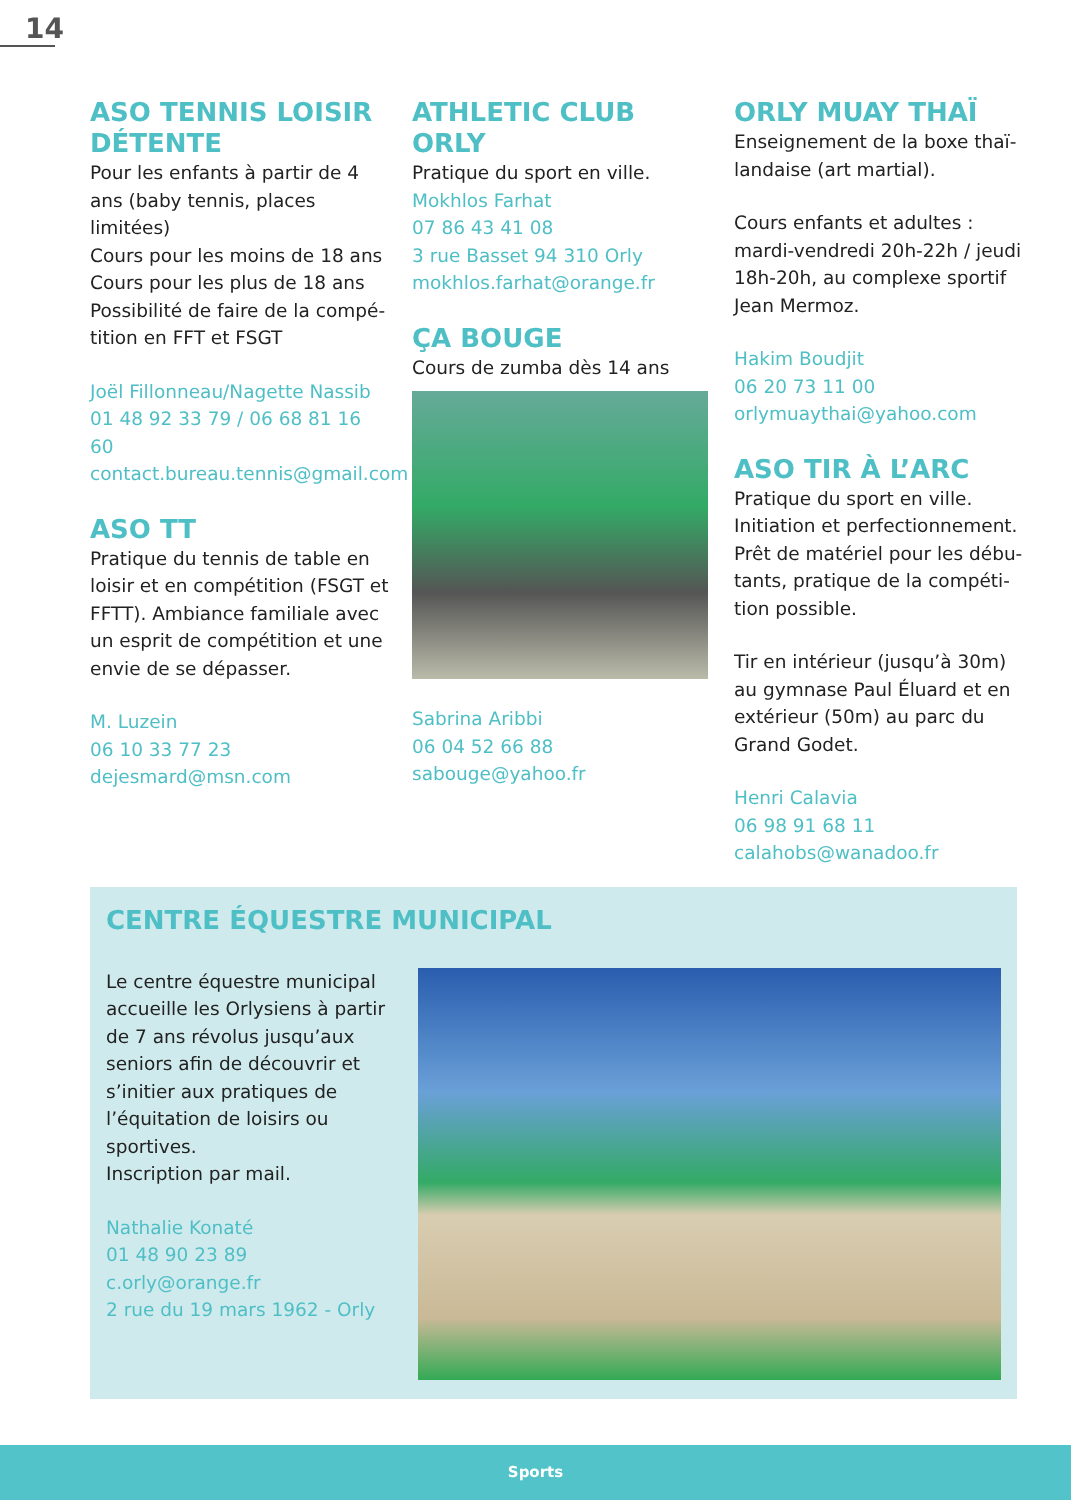14
ASO TENNIS LOISIR DÉTENTE
Pour les enfants à partir de 4 ans (baby tennis, places limitées)
Cours pour les moins de 18 ans
Cours pour les plus de 18 ans
Possibilité de faire de la compé­tition en FFT et FSGT
Joël Fillonneau/Nagette Nassib
01 48 92 33 79 / 06 68 81 16 60
contact.bureau.tennis@gmail.com
ASO TT
Pratique du tennis de table en loisir et en compétition (FSGT et FFTT). Ambiance familiale avec un esprit de compétition et une envie de se dépasser.
M. Luzein
06 10 33 77 23
dejesmard@msn.com
ATHLETIC CLUB ORLY
Pratique du sport en ville.
Mokhlos Farhat
07 86 43 41 08
3 rue Basset 94 310 Orly
mokhlos.farhat@orange.fr
ÇA BOUGE
Cours de zumba dès 14 ans
Sabrina Aribbi
06 04 52 66 88
sabouge@yahoo.fr
ORLY MUAY THAÏ
Enseignement de la boxe thaï­landaise (art martial).
Cours enfants et adultes :
mardi-vendredi 20h-22h / jeudi 18h-20h, au complexe sportif Jean Mermoz.
Hakim Boudjit
06 20 73 11 00
orlymuaythai@yahoo.com
ASO TIR À L’ARC
Pratique du sport en ville. Initiation et perfectionnement. Prêt de matériel pour les débu­tants, pratique de la compéti­tion possible.
Tir en intérieur (jusqu’à 30m) au gymnase Paul Éluard et en exté­rieur (50m) au parc du Grand Godet.
Henri Calavia
06 98 91 68 11
calahobs@wanadoo.fr
CENTRE ÉQUESTRE MUNICIPAL
Le centre équestre municipal accueille les Orlysiens à partir de 7 ans révolus jusqu’aux seniors afin de découvrir et s’initier aux pratiques de l’équitation de loisirs ou sportives.
Inscription par mail.
Nathalie Konaté
01 48 90 23 89
c.orly@orange.fr
2 rue du 19 mars 1962 - Orly
Sports